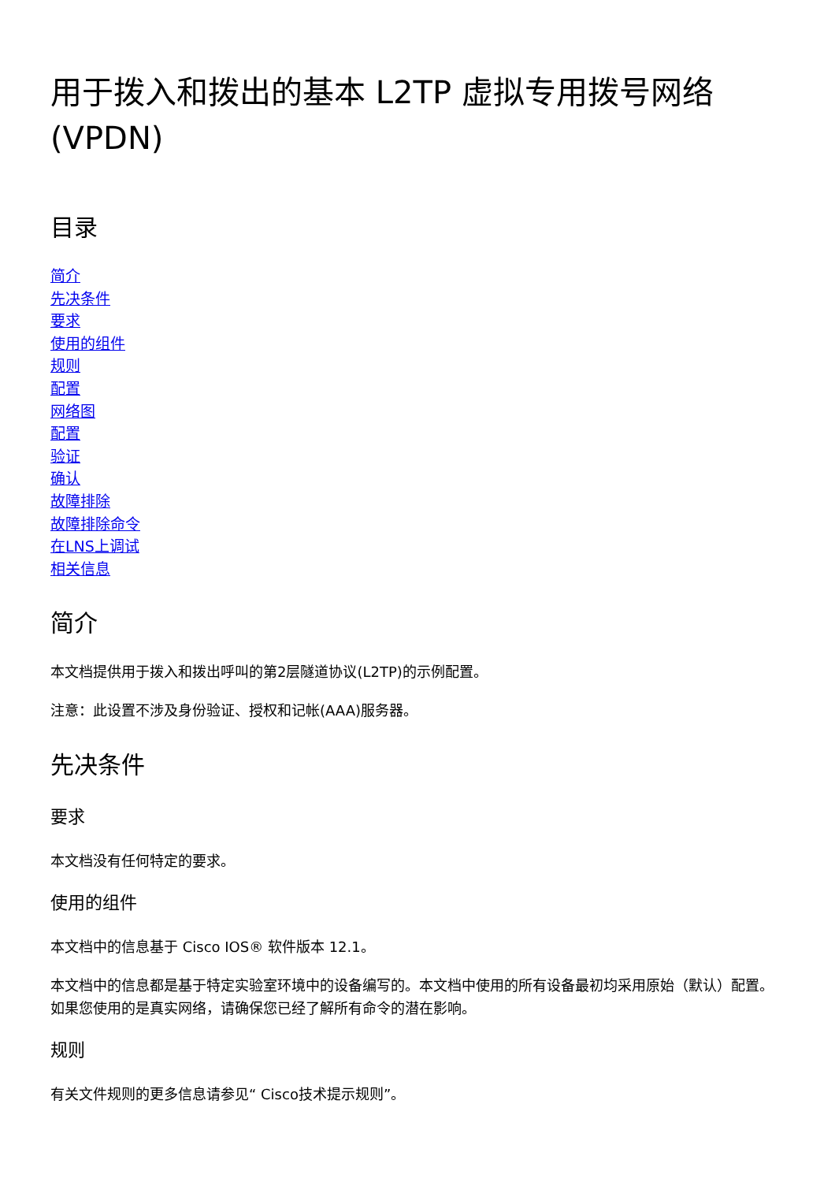用于拨入和拨出的基本 L2TP 虚拟专用拨号网络 (VPDN)
目录
简介
先决条件
要求
使用的组件
规则
配置
网络图
配置
验证
确认
故障排除
故障排除命令
在LNS上调试
相关信息
简介
本文档提供用于拨入和拨出呼叫的第2层隧道协议(L2TP)的示例配置。
注意：此设置不涉及身份验证、授权和记帐(AAA)服务器。
先决条件
要求
本文档没有任何特定的要求。
使用的组件
本文档中的信息基于 Cisco IOS® 软件版本 12.1。
本文档中的信息都是基于特定实验室环境中的设备编写的。本文档中使用的所有设备最初均采用原始（默认）配置。如果您使用的是真实网络，请确保您已经了解所有命令的潜在影响。
规则
有关文件规则的更多信息请参见“ Cisco技术提示规则”。